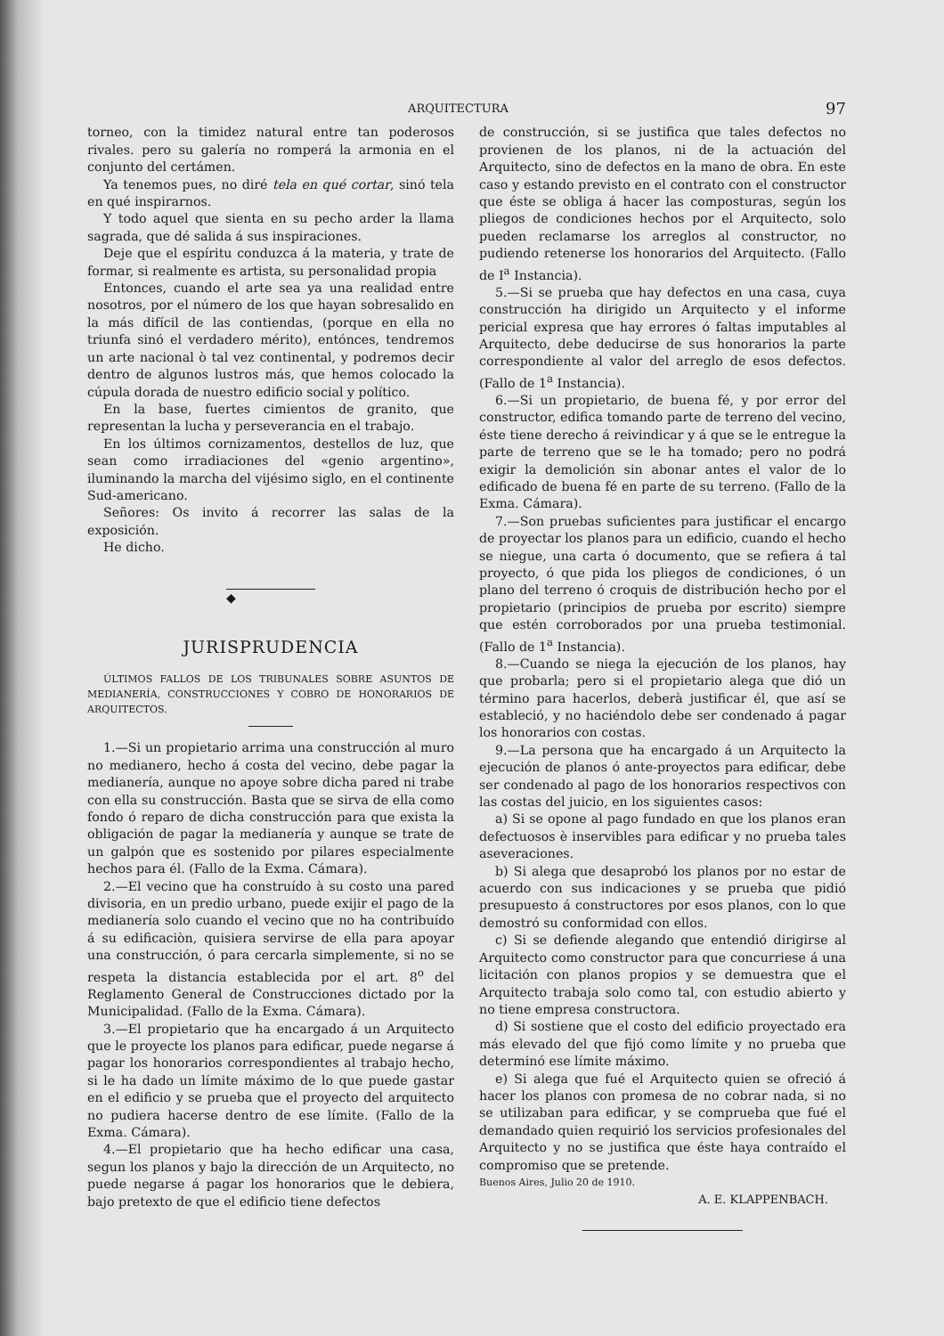ARQUITECTURA 97
torneo, con la timidez natural entre tan poderosos rivales. pero su galería no romperá la armonia en el conjunto del certámen.
Ya tenemos pues, no diré tela en qué cortar, sinó tela en qué inspirarnos.
Y todo aquel que sienta en su pecho arder la llama sagrada, que dé salida á sus inspiraciones.
Deje que el espíritu conduzca á la materia, y trate de formar, si realmente es artista, su personalidad propia
Entonces, cuando el arte sea ya una realidad entre nosotros, por el número de los que hayan sobresalido en la más difícil de las contiendas, (porque en ella no triunfa sinó el verdadero mérito), entónces, tendremos un arte nacional ò tal vez continental, y podremos decir dentro de algunos lustros más, que hemos colocado la cúpula dorada de nuestro edificio social y político.
En la base, fuertes cimientos de granito, que representan la lucha y perseverancia en el trabajo.
En los últimos cornizamentos, destellos de luz, que sean como irradiaciones del «genio argentino», iluminando la marcha del vijésimo siglo, en el continente Sud-americano.
Señores: Os invito á recorrer las salas de la exposición.
He dicho.
◆
JURISPRUDENCIA
ÚLTIMOS FALLOS DE LOS TRIBUNALES SOBRE ASUNTOS DE MEDIANERÍA, CONSTRUCCIONES Y COBRO DE HONORARIOS DE ARQUITECTOS.
1.—Si un propietario arrima una construcción al muro no medianero, hecho á costa del vecino, debe pagar la medianería, aunque no apoye sobre dicha pared ni trabe con ella su construcción. Basta que se sirva de ella como fondo ó reparo de dicha construcción para que exista la obligación de pagar la medianería y aunque se trate de un galpón que es sostenido por pilares especialmente hechos para él. (Fallo de la Exma. Cámara).
2.—El vecino que ha construído à su costo una pared divisoria, en un predio urbano, puede exijir el pago de la medianería solo cuando el vecino que no ha contribuído á su edificaciòn, quisiera servirse de ella para apoyar una construcción, ó para cercarla simplemente, si no se respeta la distancia establecida por el art. 8<sup>o</sup> del Reglamento General de Construcciones dictado por la Municipalidad. (Fallo de la Exma. Cámara).
3.—El propietario que ha encargado á un Arquitecto que le proyecte los planos para edificar, puede negarse á pagar los honorarios correspondientes al trabajo hecho, si le ha dado un límite máximo de lo que puede gastar en el edificio y se prueba que el proyecto del arquitecto no pudiera hacerse dentro de ese límite. (Fallo de la Exma. Cámara).
4.—El propietario que ha hecho edificar una casa, segun los planos y bajo la dirección de un Arquitecto, no puede negarse á pagar los honorarios que le debiera, bajo pretexto de que el edificio tiene defectos
de construcción, si se justifica que tales defectos no provienen de los planos, ni de la actuación del Arquitecto, sino de defectos en la mano de obra. En este caso y estando previsto en el contrato con el constructor que éste se obliga á hacer las composturas, según los pliegos de condiciones hechos por el Arquitecto, solo pueden reclamarse los arreglos al constructor, no pudiendo retenerse los honorarios del Arquitecto. (Fallo de I<sup>a</sup> Instancia).
5.—Si se prueba que hay defectos en una casa, cuya construcción ha dirigido un Arquitecto y el informe pericial expresa que hay errores ó faltas imputables al Arquitecto, debe deducirse de sus honorarios la parte correspondiente al valor del arreglo de esos defectos. (Fallo de 1<sup>a</sup> Instancia).
6.—Si un propietario, de buena fé, y por error del constructor, edifica tomando parte de terreno del vecino, éste tiene derecho á reivindicar y á que se le entregue la parte de terreno que se le ha tomado; pero no podrá exigir la demolición sin abonar antes el valor de lo edificado de buena fé en parte de su terreno. (Fallo de la Exma. Cámara).
7.—Son pruebas suficientes para justificar el encargo de proyectar los planos para un edificio, cuando el hecho se niegue, una carta ó documento, que se refiera á tal proyecto, ó que pida los pliegos de condiciones, ó un plano del terreno ó croquis de distribución hecho por el propietario (principios de prueba por escrito) siempre que estén corroborados por una prueba testimonial. (Fallo de 1<sup>a</sup> Instancia).
8.—Cuando se niega la ejecución de los planos, hay que probarla; pero si el propietario alega que dió un término para hacerlos, deberà justificar él, que así se estableció, y no haciéndolo debe ser condenado á pagar los honorarios con costas.
9.—La persona que ha encargado á un Arquitecto la ejecución de planos ó ante-proyectos para edificar, debe ser condenado al pago de los honorarios respectivos con las costas del juicio, en los siguientes casos:
a) Si se opone al pago fundado en que los planos eran defectuosos è inservibles para edificar y no prueba tales aseveraciones.
b) Si alega que desaprobó los planos por no estar de acuerdo con sus indicaciones y se prueba que pidió presupuesto á constructores por esos planos, con lo que demostró su conformidad con ellos.
c) Si se defiende alegando que entendió dirigirse al Arquitecto como constructor para que concurriese á una licitación con planos propios y se demuestra que el Arquitecto trabaja solo como tal, con estudio abierto y no tiene empresa constructora.
d) Si sostiene que el costo del edificio proyectado era más elevado del que fijó como límite y no prueba que determinó ese límite máximo.
e) Si alega que fué el Arquitecto quien se ofreció á hacer los planos con promesa de no cobrar nada, si no se utilizaban para edificar, y se comprueba que fué el demandado quien requirió los servicios profesionales del Arquitecto y no se justifica que éste haya contraído el compromiso que se pretende.
Buenos Aires, Julio 20 de 1910.
A. E. KLAPPENBACH.